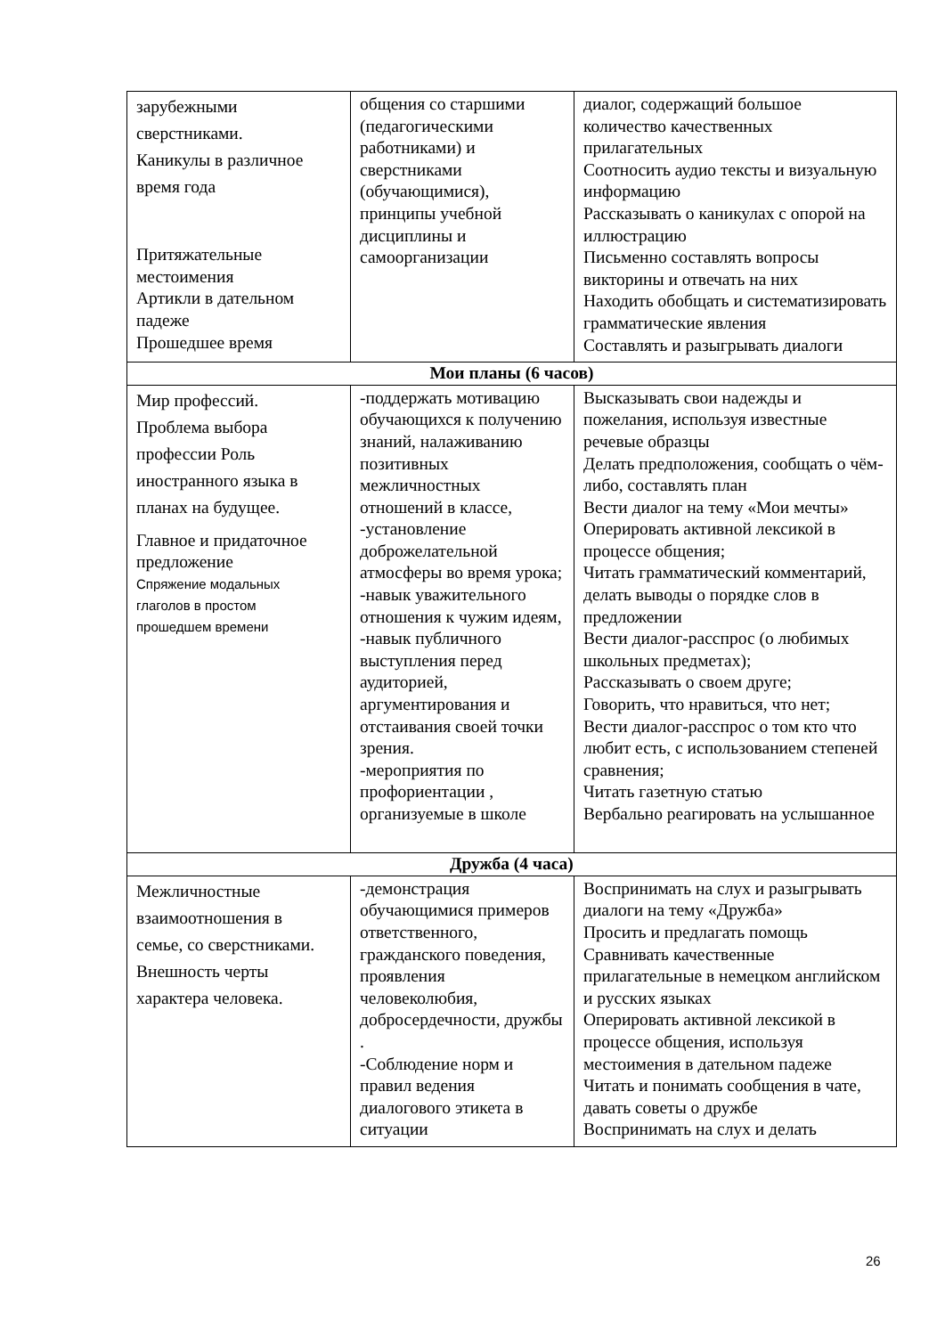| зарубежными сверстниками. Каникулы в различное время года Притяжательные местоимения Артикли в дательном падеже Прошедшее время | общения со старшими (педагогическими работниками) и сверстниками (обучающимися), принципы учебной дисциплины и самоорганизации | диалог, содержащий большое количество качественных прилагательных Соотносить аудио тексты и визуальную информацию Рассказывать о каникулах с опорой на иллюстрацию Письменно составлять вопросы викторины и отвечать на них Находить обобщать и систематизировать грамматические явления Составлять и разыгрывать диалоги |
| Мои планы (6 часов) | | |
| Мир профессий. Проблема выбора профессии Роль иностранного языка в планах на будущее. Главное и придаточное предложение Спряжение модальных глаголов в простом прошедшем времени | -поддержать мотивацию обучающихся к получению знаний, налаживанию позитивных межличностных отношений в классе, -установление доброжелательной атмосферы во время урока; -навык уважительного отношения к чужим идеям, -навык публичного выступления перед аудиторией, аргументирования и отстаивания своей точки зрения. -мероприятия по профориентации , организуемые в школе | Высказывать свои надежды и пожелания, используя известные речевые образцы Делать предположения, сообщать о чём-либо, составлять план Вести диалог на тему «Мои мечты» Оперировать активной лексикой в процессе общения; Читать грамматический комментарий, делать выводы о порядке слов в предложении Вести диалог-расспрос (о любимых школьных предметах); Рассказывать о своем друге; Говорить, что нравиться, что нет; Вести диалог-расспрос о том кто что любит есть, с использованием степеней сравнения; Читать газетную статью Вербально реагировать на услышанное |
| Дружба (4 часа) | | |
| Межличностные взаимоотношения в семье, со сверстниками. Внешность черты характера человека. | -демонстрация обучающимися примеров ответственного, гражданского поведения, проявления человеколюбия, добросердечности, дружбы . -Соблюдение норм и правил ведения диалогового этикета в ситуации | Воспринимать на слух и разыгрывать диалоги на тему «Дружба» Просить и предлагать помощь Сравнивать качественные прилагательные в немецком английском и русских языках Оперировать активной лексикой в процессе общения, используя местоимения в дательном падеже Читать и понимать сообщения в чате, давать советы о дружбе Воспринимать на слух и делать |
26